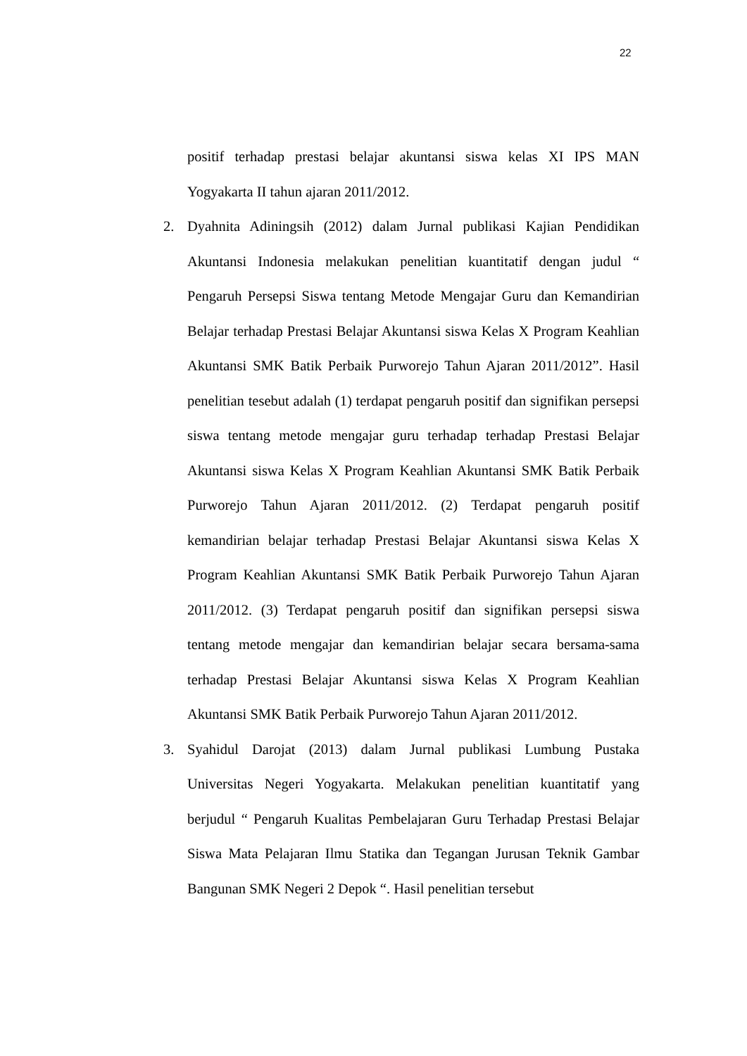22
positif terhadap prestasi belajar akuntansi siswa kelas XI IPS MAN Yogyakarta II tahun ajaran 2011/2012.
2. Dyahnita Adiningsih (2012) dalam Jurnal publikasi Kajian Pendidikan Akuntansi Indonesia melakukan penelitian kuantitatif dengan judul “ Pengaruh Persepsi Siswa tentang Metode Mengajar Guru dan Kemandirian Belajar terhadap Prestasi Belajar Akuntansi siswa Kelas X Program Keahlian Akuntansi SMK Batik Perbaik Purworejo Tahun Ajaran 2011/2012”. Hasil penelitian tesebut adalah (1) terdapat pengaruh positif dan signifikan persepsi siswa tentang metode mengajar guru terhadap terhadap Prestasi Belajar Akuntansi siswa Kelas X Program Keahlian Akuntansi SMK Batik Perbaik Purworejo Tahun Ajaran 2011/2012. (2) Terdapat pengaruh positif kemandirian belajar terhadap Prestasi Belajar Akuntansi siswa Kelas X Program Keahlian Akuntansi SMK Batik Perbaik Purworejo Tahun Ajaran 2011/2012. (3) Terdapat pengaruh positif dan signifikan persepsi siswa tentang metode mengajar dan kemandirian belajar secara bersama-sama terhadap Prestasi Belajar Akuntansi siswa Kelas X Program Keahlian Akuntansi SMK Batik Perbaik Purworejo Tahun Ajaran 2011/2012.
3. Syahidul Darojat (2013) dalam Jurnal publikasi Lumbung Pustaka Universitas Negeri Yogyakarta. Melakukan penelitian kuantitatif yang berjudul “ Pengaruh Kualitas Pembelajaran Guru Terhadap Prestasi Belajar Siswa Mata Pelajaran Ilmu Statika dan Tegangan Jurusan Teknik Gambar Bangunan SMK Negeri 2 Depok “. Hasil penelitian tersebut